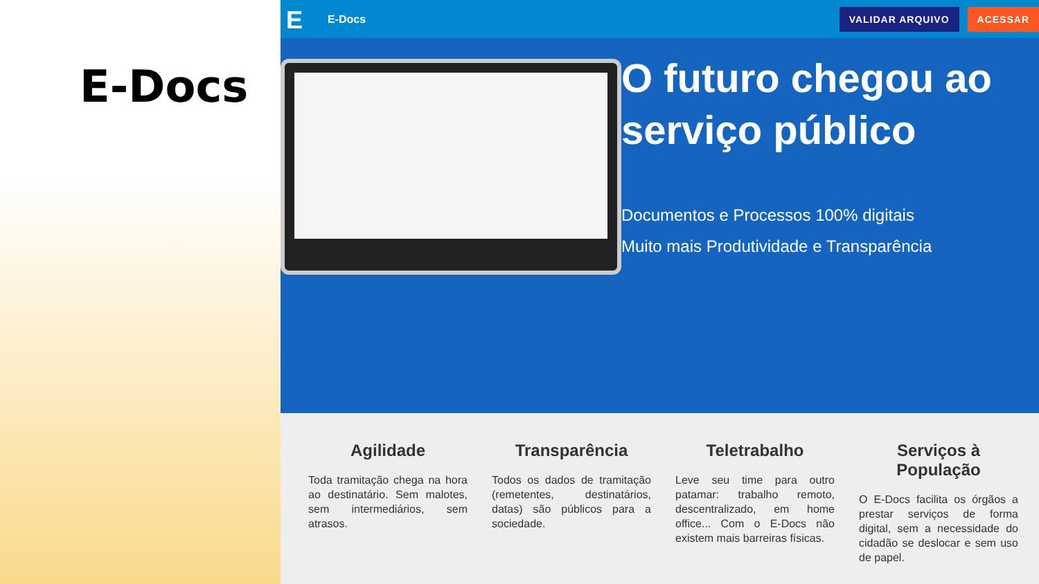E-Docs
E
E-Docs
VALIDAR ARQUIVO ACESSAR
O futuro chegou ao serviço público
Documentos e Processos 100% digitais
Muito mais Produtividade e Transparência
Agilidade
Toda tramitação chega na hora ao destinatário. Sem malotes, sem intermediários, sem atrasos.
Transparência
Todos os dados de tramitação (remetentes, destinatários, datas) são públicos para a sociedade.
Teletrabalho
Leve seu time para outro patamar: trabalho remoto, descentralizado, em home office... Com o E-Docs não existem mais barreiras físicas.
Serviços à População
O E-Docs facilita os órgãos a prestar serviços de forma digital, sem a necessidade do cidadão se deslocar e sem uso de papel.